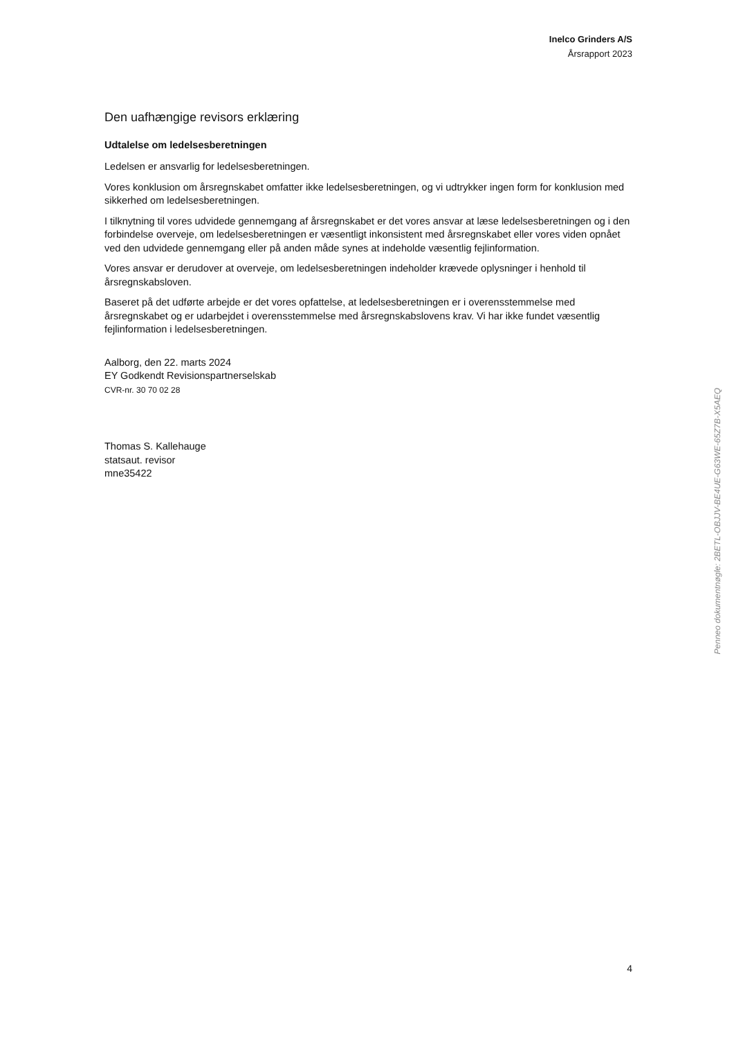Inelco Grinders A/S
Årsrapport 2023
Den uafhængige revisors erklæring
Udtalelse om ledelsesberetningen
Ledelsen er ansvarlig for ledelsesberetningen.
Vores konklusion om årsregnskabet omfatter ikke ledelsesberetningen, og vi udtrykker ingen form for konklusion med sikkerhed om ledelsesberetningen.
I tilknytning til vores udvidede gennemgang af årsregnskabet er det vores ansvar at læse ledelsesberetningen og i den forbindelse overveje, om ledelsesberetningen er væsentligt inkonsistent med årsregnskabet eller vores viden opnået ved den udvidede gennemgang eller på anden måde synes at indeholde væsentlig fejlinformation.
Vores ansvar er derudover at overveje, om ledelsesberetningen indeholder krævede oplysninger i henhold til årsregnskabsloven.
Baseret på det udførte arbejde er det vores opfattelse, at ledelsesberetningen er i overensstemmelse med årsregnskabet og er udarbejdet i overensstemmelse med årsregnskabslovens krav. Vi har ikke fundet væsentlig fejlinformation i ledelsesberetningen.
Aalborg, den 22. marts 2024
EY Godkendt Revisionspartnerselskab
CVR-nr. 30 70 02 28
Thomas S. Kallehauge
statsaut. revisor
mne35422
Penneo dokumentnøgle: 2BETL-OBJJV-BE4UE-G63WE-65Z7B-X5AEQ
4